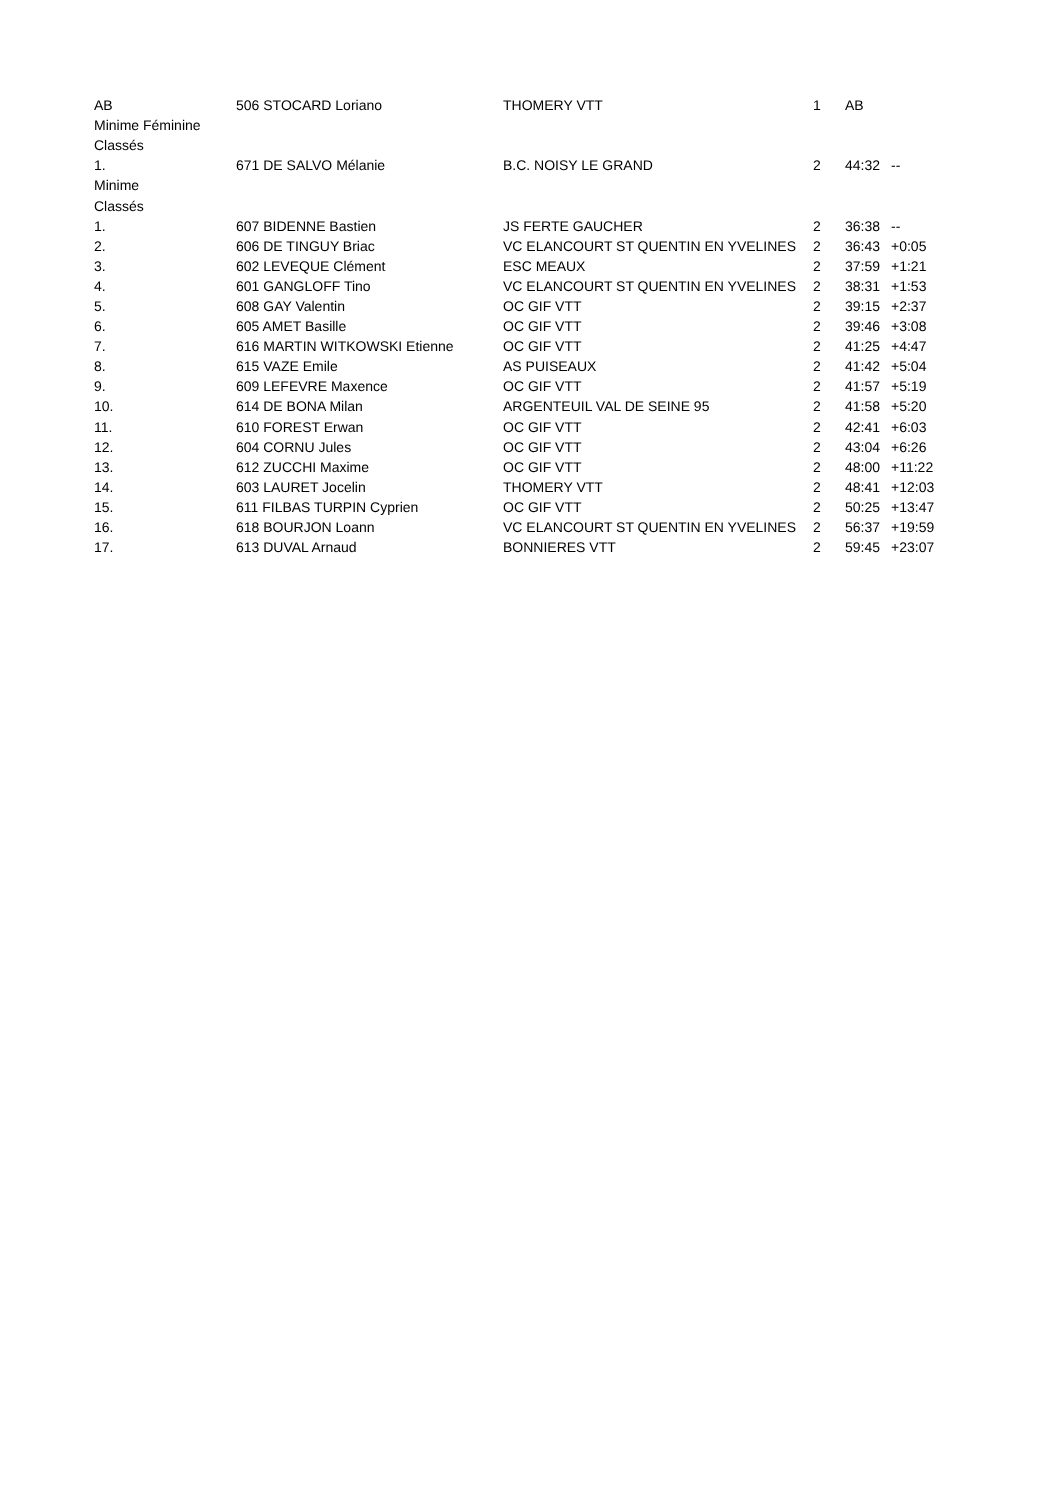| AB | 506 STOCARD Loriano | THOMERY VTT | 1 | AB | |
| Minime Féminine | | | | | |
| Classés | | | | | |
| 1. | 671 DE SALVO Mélanie | B.C. NOISY LE GRAND | 2 | 44:32 | -- |
| Minime | | | | | |
| Classés | | | | | |
| 1. | 607 BIDENNE Bastien | JS FERTE GAUCHER | 2 | 36:38 | -- |
| 2. | 606 DE TINGUY Briac | VC ELANCOURT ST QUENTIN EN YVELINES | 2 | 36:43 | +0:05 |
| 3. | 602 LEVEQUE Clément | ESC MEAUX | 2 | 37:59 | +1:21 |
| 4. | 601 GANGLOFF Tino | VC ELANCOURT ST QUENTIN EN YVELINES | 2 | 38:31 | +1:53 |
| 5. | 608 GAY Valentin | OC GIF VTT | 2 | 39:15 | +2:37 |
| 6. | 605 AMET Basille | OC GIF VTT | 2 | 39:46 | +3:08 |
| 7. | 616 MARTIN WITKOWSKI Etienne | OC GIF VTT | 2 | 41:25 | +4:47 |
| 8. | 615 VAZE Emile | AS PUISEAUX | 2 | 41:42 | +5:04 |
| 9. | 609 LEFEVRE Maxence | OC GIF VTT | 2 | 41:57 | +5:19 |
| 10. | 614 DE BONA Milan | ARGENTEUIL VAL DE SEINE 95 | 2 | 41:58 | +5:20 |
| 11. | 610 FOREST Erwan | OC GIF VTT | 2 | 42:41 | +6:03 |
| 12. | 604 CORNU Jules | OC GIF VTT | 2 | 43:04 | +6:26 |
| 13. | 612 ZUCCHI Maxime | OC GIF VTT | 2 | 48:00 | +11:22 |
| 14. | 603 LAURET Jocelin | THOMERY VTT | 2 | 48:41 | +12:03 |
| 15. | 611 FILBAS TURPIN Cyprien | OC GIF VTT | 2 | 50:25 | +13:47 |
| 16. | 618 BOURJON Loann | VC ELANCOURT ST QUENTIN EN YVELINES | 2 | 56:37 | +19:59 |
| 17. | 613 DUVAL Arnaud | BONNIERES VTT | 2 | 59:45 | +23:07 |